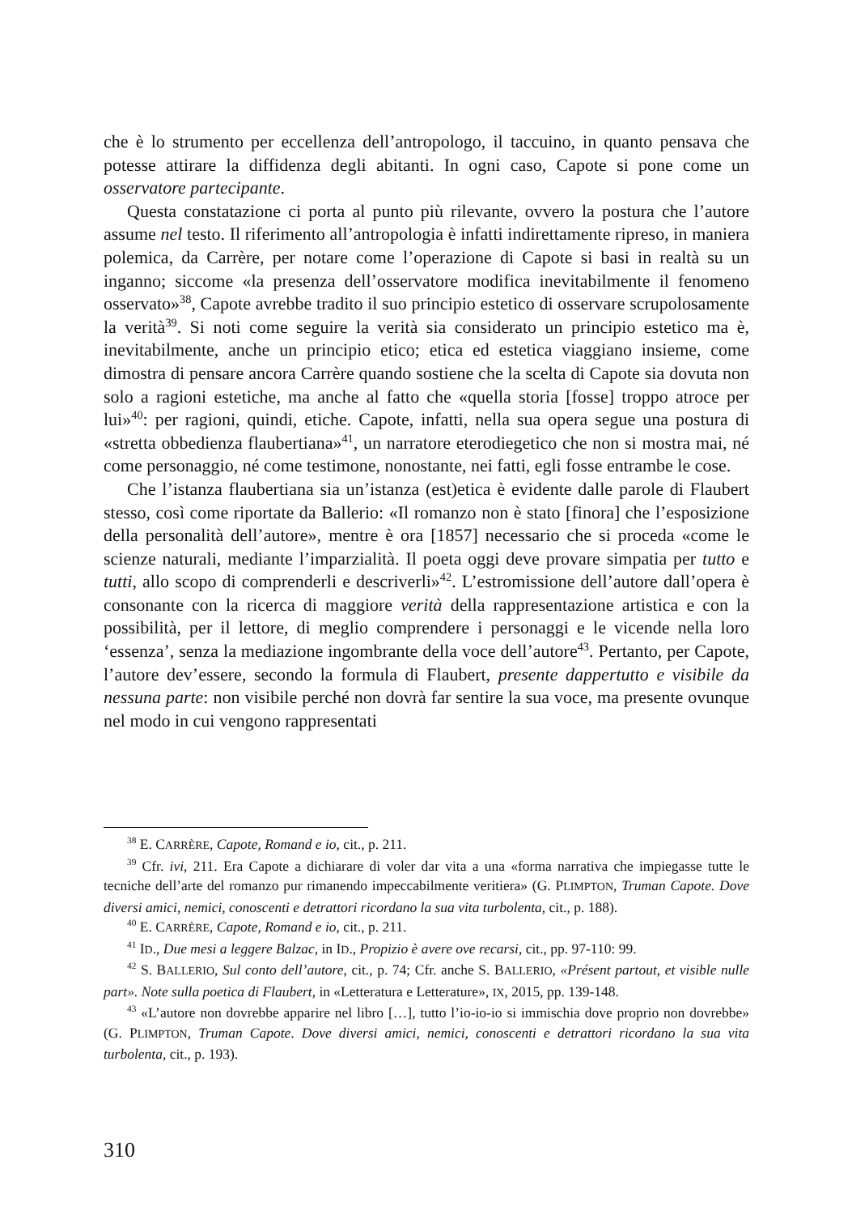che è lo strumento per eccellenza dell’antropologo, il taccuino, in quanto pensava che potesse attirare la diffidenza degli abitanti. In ogni caso, Capote si pone come un osservatore partecipante.
Questa constatazione ci porta al punto più rilevante, ovvero la postura che l’autore assume nel testo. Il riferimento all’antropologia è infatti indirettamente ripreso, in maniera polemica, da Carrère, per notare come l’operazione di Capote si basi in realtà su un inganno; siccome «la presenza dell’osservatore modifica inevitabilmente il fenomeno osservato»<sup>38</sup>, Capote avrebbe tradito il suo principio estetico di osservare scrupolosamente la verità<sup>39</sup>. Si noti come seguire la verità sia considerato un principio estetico ma è, inevitabilmente, anche un principio etico; etica ed estetica viaggiano insieme, come dimostra di pensare ancora Carrère quando sostiene che la scelta di Capote sia dovuta non solo a ragioni estetiche, ma anche al fatto che «quella storia [fosse] troppo atroce per lui»<sup>40</sup>: per ragioni, quindi, etiche. Capote, infatti, nella sua opera segue una postura di «stretta obbedienza flaubertiana»<sup>41</sup>, un narratore eterodiegetico che non si mostra mai, né come personaggio, né come testimone, nonostante, nei fatti, egli fosse entrambe le cose.
Che l’istanza flaubertiana sia un’istanza (est)etica è evidente dalle parole di Flaubert stesso, così come riportate da Ballerio: «Il romanzo non è stato [finora] che l’esposizione della personalità dell’autore», mentre è ora [1857] necessario che si proceda «come le scienze naturali, mediante l’imparzialità. Il poeta oggi deve provare simpatia per tutto e tutti, allo scopo di comprenderli e descriverli»<sup>42</sup>. L’estromissione dell’autore dall’opera è consonante con la ricerca di maggiore verità della rappresentazione artistica e con la possibilità, per il lettore, di meglio comprendere i personaggi e le vicende nella loro ‘essenza’, senza la mediazione ingombrante della voce dell’autore<sup>43</sup>. Pertanto, per Capote, l’autore dev’essere, secondo la formula di Flaubert, presente dappertutto e visibile da nessuna parte: non visibile perché non dovrà far sentire la sua voce, ma presente ovunque nel modo in cui vengono rappresentati
<sup>38</sup> E. CARRÈRE, Capote, Romand e io, cit., p. 211.
<sup>39</sup> Cfr. ivi, 211. Era Capote a dichiarare di voler dar vita a una «forma narrativa che impiegasse tutte le tecniche dell’arte del romanzo pur rimanendo impeccabilmente veritiera» (G. PLIMPTON, Truman Capote. Dove diversi amici, nemici, conoscenti e detrattori ricordano la sua vita turbolenta, cit., p. 188).
<sup>40</sup> E. CARRÈRE, Capote, Romand e io, cit., p. 211.
<sup>41</sup> ID., Due mesi a leggere Balzac, in ID., Propizio è avere ove recarsi, cit., pp. 97-110: 99.
<sup>42</sup> S. BALLERIO, Sul conto dell’autore, cit., p. 74; Cfr. anche S. BALLERIO, «Présent partout, et visible nulle part». Note sulla poetica di Flaubert, in «Letteratura e Letterature», IX, 2015, pp. 139-148.
<sup>43</sup> «L’autore non dovrebbe apparire nel libro […], tutto l’io-io-io si immischia dove proprio non dovrebbe» (G. PLIMPTON, Truman Capote. Dove diversi amici, nemici, conoscenti e detrattori ricordano la sua vita turbolenta, cit., p. 193).
310